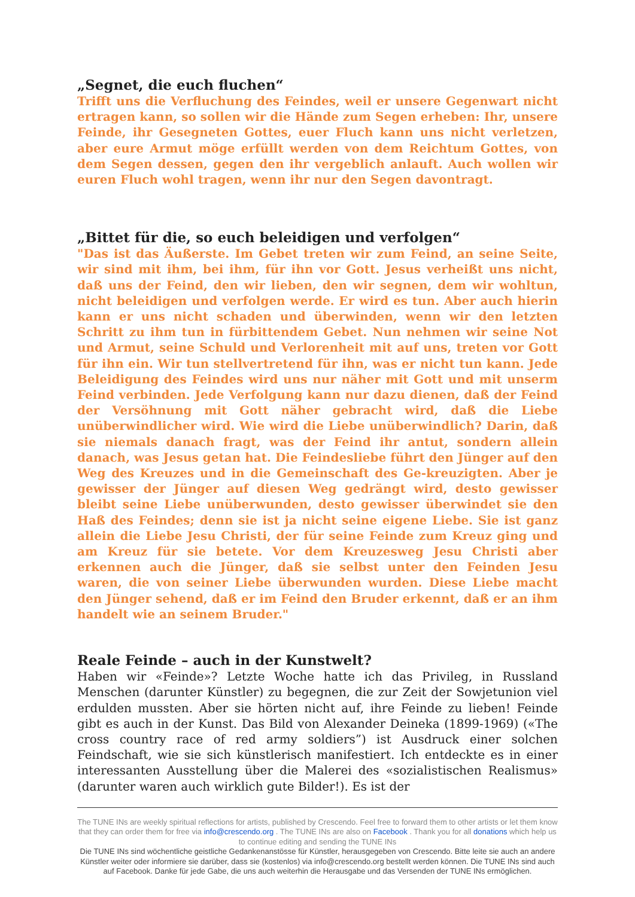„Segnet, die euch fluchen“
Trifft uns die Verfluchung des Feindes, weil er unsere Gegenwart nicht ertragen kann, so sollen wir die Hände zum Segen erheben: Ihr, unsere Feinde, ihr Gesegneten Gottes, euer Fluch kann uns nicht verletzen, aber eure Armut möge erfüllt werden von dem Reichtum Gottes, von dem Segen dessen, gegen den ihr vergeblich anlauft. Auch wollen wir euren Fluch wohl tragen, wenn ihr nur den Segen davontragt.
„Bittet für die, so euch beleidigen und verfolgen“
"Das ist das Äußerste. Im Gebet treten wir zum Feind, an seine Seite, wir sind mit ihm, bei ihm, für ihn vor Gott. Jesus verheißt uns nicht, daß uns der Feind, den wir lieben, den wir segnen, dem wir wohltun, nicht beleidigen und verfolgen werde. Er wird es tun. Aber auch hierin kann er uns nicht schaden und überwinden, wenn wir den letzten Schritt zu ihm tun in fürbittendem Gebet. Nun nehmen wir seine Not und Armut, seine Schuld und Verlorenheit mit auf uns, treten vor Gott für ihn ein. Wir tun stellvertretend für ihn, was er nicht tun kann. Jede Beleidigung des Feindes wird uns nur näher mit Gott und mit unserm Feind verbinden. Jede Verfolgung kann nur dazu dienen, daß der Feind der Versöhnung mit Gott näher gebracht wird, daß die Liebe unüberwindlicher wird. Wie wird die Liebe unüberwindlich? Darin, daß sie niemals danach fragt, was der Feind ihr antut, sondern allein danach, was Jesus getan hat. Die Feindesliebe führt den Jünger auf den Weg des Kreuzes und in die Gemeinschaft des Ge-kreuzigten. Aber je gewisser der Jünger auf diesen Weg gedrängt wird, desto gewisser bleibt seine Liebe unüberwunden, desto gewisser überwindet sie den Haß des Feindes; denn sie ist ja nicht seine eigene Liebe. Sie ist ganz allein die Liebe Jesu Christi, der für seine Feinde zum Kreuz ging und am Kreuz für sie betete. Vor dem Kreuzesweg Jesu Christi aber erkennen auch die Jünger, daß sie selbst unter den Feinden Jesu waren, die von seiner Liebe überwunden wurden. Diese Liebe macht den Jünger sehend, daß er im Feind den Bruder erkennt, daß er an ihm handelt wie an seinem Bruder."
Reale Feinde – auch in der Kunstwelt?
Haben wir «Feinde»? Letzte Woche hatte ich das Privileg, in Russland Menschen (darunter Künstler) zu begegnen, die zur Zeit der Sowjetunion viel erdulden mussten. Aber sie hörten nicht auf, ihre Feinde zu lieben! Feinde gibt es auch in der Kunst. Das Bild von Alexander Deineka (1899-1969) («The cross country race of red army soldiers”) ist Ausdruck einer solchen Feindschaft, wie sie sich künstlerisch manifestiert. Ich entdeckte es in einer interessanten Ausstellung über die Malerei des «sozialistischen Realismus» (darunter waren auch wirklich gute Bilder!). Es ist der
The TUNE INs are weekly spiritual reflections for artists, published by Crescendo. Feel free to forward them to other artists or let them know that they can order them for free via info@crescendo.org . The TUNE INs are also on Facebook . Thank you for all donations which help us to continue editing and sending the TUNE INs
Die TUNE INs sind wöchentliche geistliche Gedankenanstösse für Künstler, herausgegeben von Crescendo. Bitte leite sie auch an andere Künstler weiter oder informiere sie darüber, dass sie (kostenlos) via info@crescendo.org bestellt werden können. Die TUNE INs sind auch auf Facebook. Danke für jede Gabe, die uns auch weiterhin die Herausgabe und das Versenden der TUNE INs ermöglichen.